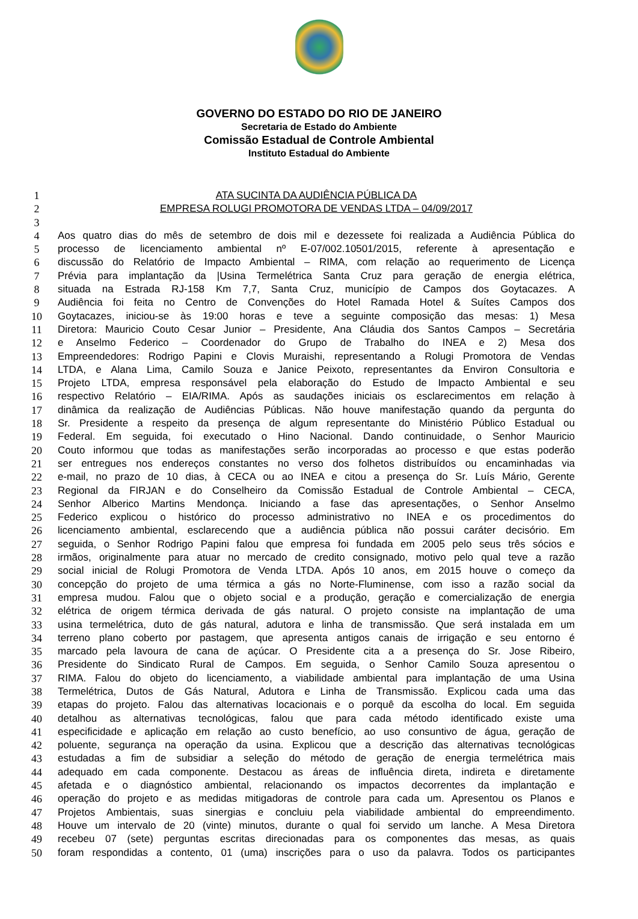GOVERNO DO ESTADO DO RIO DE JANEIRO
Secretaria de Estado do Ambiente
Comissão Estadual de Controle Ambiental
Instituto Estadual do Ambiente
1 ATA SUCINTA DA AUDIÊNCIA PÚBLICA DA
2 EMPRESA ROLUGI PROMOTORA DE VENDAS LTDA – 04/09/2017
3
4 Aos quatro dias do mês de setembro de dois mil e dezessete foi realizada a Audiência Pública do
5 processo de licenciamento ambiental nº E-07/002.10501/2015, referente à apresentação e
6 discussão do Relatório de Impacto Ambiental – RIMA, com relação ao requerimento de Licença
7 Prévia para implantação da |Usina Termelétrica Santa Cruz para geração de energia elétrica,
8 situada na Estrada RJ-158 Km 7,7, Santa Cruz, município de Campos dos Goytacazes. A
9 Audiência foi feita no Centro de Convenções do Hotel Ramada Hotel & Suítes Campos dos
10 Goytacazes, iniciou-se às 19:00 horas e teve a seguinte composição das mesas: 1) Mesa
11 Diretora: Mauricio Couto Cesar Junior – Presidente, Ana Cláudia dos Santos Campos – Secretária
12 e Anselmo Federico – Coordenador do Grupo de Trabalho do INEA e 2) Mesa dos
13 Empreendedores: Rodrigo Papini e Clovis Muraishi, representando a Rolugi Promotora de Vendas
14 LTDA, e Alana Lima, Camilo Souza e Janice Peixoto, representantes da Environ Consultoria e
15 Projeto LTDA, empresa responsável pela elaboração do Estudo de Impacto Ambiental e seu
16 respectivo Relatório – EIA/RIMA. Após as saudações iniciais os esclarecimentos em relação à
17 dinâmica da realização de Audiências Públicas. Não houve manifestação quando da pergunta do
18 Sr. Presidente a respeito da presença de algum representante do Ministério Público Estadual ou
19 Federal. Em seguida, foi executado o Hino Nacional. Dando continuidade, o Senhor Mauricio
20 Couto informou que todas as manifestações serão incorporadas ao processo e que estas poderão
21 ser entregues nos endereços constantes no verso dos folhetos distribuídos ou encaminhadas via
22 e-mail, no prazo de 10 dias, à CECA ou ao INEA e citou a presença do Sr. Luís Mário, Gerente
23 Regional da FIRJAN e do Conselheiro da Comissão Estadual de Controle Ambiental – CECA,
24 Senhor Alberico Martins Mendonça. Iniciando a fase das apresentações, o Senhor Anselmo
25 Federico explicou o histórico do processo administrativo no INEA e os procedimentos do
26 licenciamento ambiental, esclarecendo que a audiência pública não possui caráter decisório. Em
27 seguida, o Senhor Rodrigo Papini falou que empresa foi fundada em 2005 pelo seus três sócios e
28 irmãos, originalmente para atuar no mercado de credito consignado, motivo pelo qual teve a razão
29 social inicial de Rolugi Promotora de Venda LTDA. Após 10 anos, em 2015 houve o começo da
30 concepção do projeto de uma térmica a gás no Norte-Fluminense, com isso a razão social da
31 empresa mudou. Falou que o objeto social e a produção, geração e comercialização de energia
32 elétrica de origem térmica derivada de gás natural. O projeto consiste na implantação de uma
33 usina termelétrica, duto de gás natural, adutora e linha de transmissão. Que será instalada em um
34 terreno plano coberto por pastagem, que apresenta antigos canais de irrigação e seu entorno é
35 marcado pela lavoura de cana de açúcar. O Presidente cita a a presença do Sr. Jose Ribeiro,
36 Presidente do Sindicato Rural de Campos. Em seguida, o Senhor Camilo Souza apresentou o
37 RIMA. Falou do objeto do licenciamento, a viabilidade ambiental para implantação de uma Usina
38 Termelétrica, Dutos de Gás Natural, Adutora e Linha de Transmissão. Explicou cada uma das
39 etapas do projeto. Falou das alternativas locacionais e o porquê da escolha do local. Em seguida
40 detalhou as alternativas tecnológicas, falou que para cada método identificado existe uma
41 especificidade e aplicação em relação ao custo benefício, ao uso consuntivo de água, geração de
42 poluente, segurança na operação da usina. Explicou que a descrição das alternativas tecnológicas
43 estudadas a fim de subsidiar a seleção do método de geração de energia termelétrica mais
44 adequado em cada componente. Destacou as áreas de influência direta, indireta e diretamente
45 afetada e o diagnóstico ambiental, relacionando os impactos decorrentes da implantação e
46 operação do projeto e as medidas mitigadoras de controle para cada um. Apresentou os Planos e
47 Projetos Ambientais, suas sinergias e concluiu pela viabilidade ambiental do empreendimento.
48 Houve um intervalo de 20 (vinte) minutos, durante o qual foi servido um lanche. A Mesa Diretora
49 recebeu 07 (sete) perguntas escritas direcionadas para os componentes das mesas, as quais
50 foram respondidas a contento, 01 (uma) inscrições para o uso da palavra. Todos os participantes